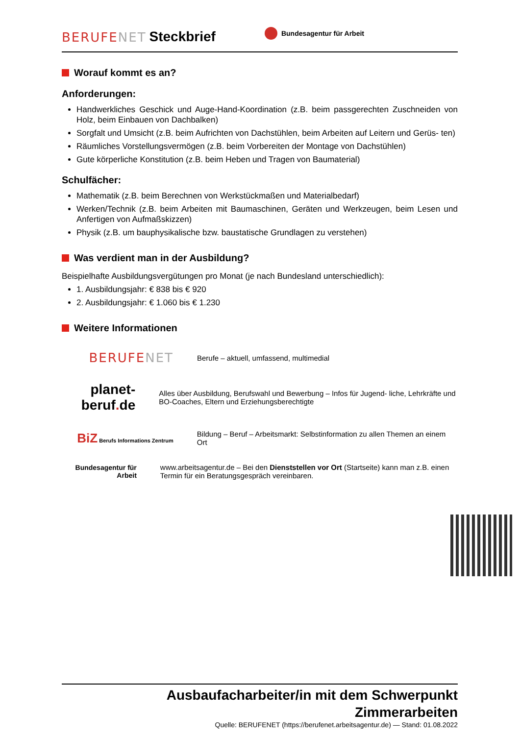BERUFENET Steckbrief Bundesagentur für Arbeit
Worauf kommt es an?
Anforderungen:
Handwerkliches Geschick und Auge-Hand-Koordination (z.B. beim passgerechten Zuschneiden von Holz, beim Einbauen von Dachbalken)
Sorgfalt und Umsicht (z.B. beim Aufrichten von Dachstühlen, beim Arbeiten auf Leitern und Gerüs- ten)
Räumliches Vorstellungsvermögen (z.B. beim Vorbereiten der Montage von Dachstühlen)
Gute körperliche Konstitution (z.B. beim Heben und Tragen von Baumaterial)
Schulfächer:
Mathematik (z.B. beim Berechnen von Werkstückmaßen und Materialbedarf)
Werken/Technik (z.B. beim Arbeiten mit Baumaschinen, Geräten und Werkzeugen, beim Lesen und Anfertigen von Aufmaßskizzen)
Physik (z.B. um bauphysikalische bzw. baustatische Grundlagen zu verstehen)
Was verdient man in der Ausbildung?
Beispielhafte Ausbildungsvergütungen pro Monat (je nach Bundesland unterschiedlich):
1. Ausbildungsjahr: € 838 bis € 920
2. Ausbildungsjahr: € 1.060 bis € 1.230
Weitere Informationen
BERUFENET
Berufe – aktuell, umfassend, multimedial
planet-beruf. de
Alles über Ausbildung, Berufswahl und Bewerbung – Infos für Jugend- liche, Lehrkräfte und BO-Coaches, Eltern und Erziehungsberechtigte
BiZ Berufs Informations Zentrum
Bildung – Beruf – Arbeitsmarkt: Selbstinformation zu allen Themen an einem Ort
Bundesagentur für Arbeit
www.arbeitsagentur.de – Bei den Dienststellen vor Ort (Startseite) kann man z.B. einen Termin für ein Beratungsgespräch vereinbaren.
Ausbaufacharbeiter/in mit dem Schwerpunkt
Zimmerarbeiten
Quelle: BERUFENET (https://berufenet.arbeitsagentur.de) — Stand: 01.08.2022